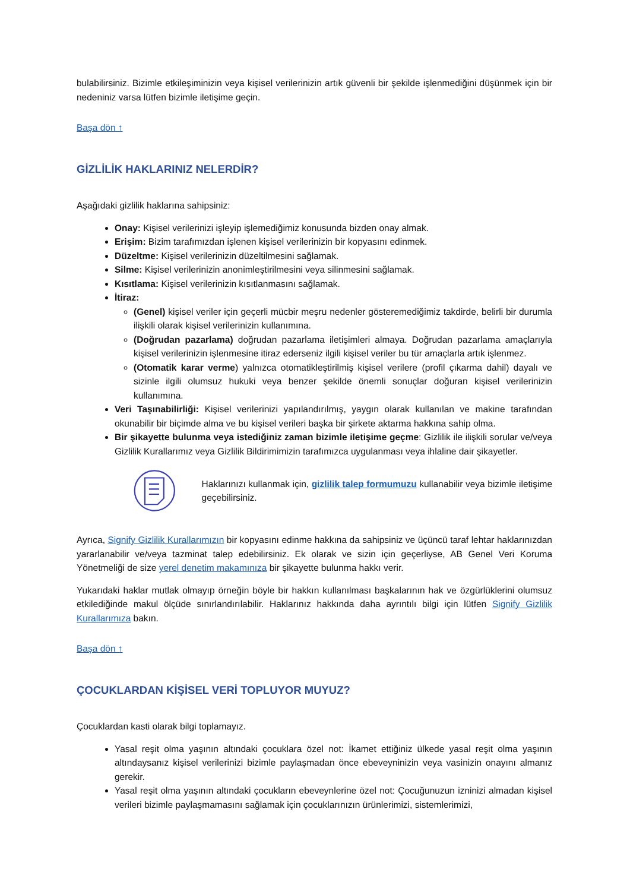bulabilirsiniz. Bizimle etkileşiminizin veya kişisel verilerinizin artık güvenli bir şekilde işlenmediğini düşünmek için bir nedeniniz varsa lütfen bizimle iletişime geçin.
Başa dön ↑
GİZLİLİK HAKLARINIZ NELERDİR?
Aşağıdaki gizlilik haklarına sahipsiniz:
Onay: Kişisel verilerinizi işleyip işlemediğimiz konusunda bizden onay almak.
Erişim: Bizim tarafımızdan işlenen kişisel verilerinizin bir kopyasını edinmek.
Düzeltme: Kişisel verilerinizin düzeltilmesini sağlamak.
Silme: Kişisel verilerinizin anonimleştirilmesini veya silinmesini sağlamak.
Kısıtlama: Kişisel verilerinizin kısıtlanmasını sağlamak.
İtiraz:
(Genel) kişisel veriler için geçerli mücbir meşru nedenler gösteremediğimiz takdirde, belirli bir durumla ilişkili olarak kişisel verilerinizin kullanımına.
(Doğrudan pazarlama) doğrudan pazarlama iletişimleri almaya. Doğrudan pazarlama amaçlarıyla kişisel verilerinizin işlenmesine itiraz ederseniz ilgili kişisel veriler bu tür amaçlarla artık işlenmez.
(Otomatik karar verme) yalnızca otomatikleştirilmiş kişisel verilere (profil çıkarma dahil) dayalı ve sizinle ilgili olumsuz hukuki veya benzer şekilde önemli sonuçlar doğuran kişisel verilerinizin kullanımına.
Veri Taşınabilirliği: Kişisel verilerinizi yapılandırılmış, yaygın olarak kullanılan ve makine tarafından okunabilir bir biçimde alma ve bu kişisel verileri başka bir şirkete aktarma hakkına sahip olma.
Bir şikayette bulunma veya istediğiniz zaman bizimle iletişime geçme: Gizlilik ile ilişkili sorular ve/veya Gizlilik Kurallarımız veya Gizlilik Bildirimimizin tarafımızca uygulanması veya ihlaline dair şikayetler.
Haklarınızı kullanmak için, gizlilik talep formumuzu kullanabilir veya bizimle iletişime geçebilirsiniz.
Ayrıca, Signify Gizlilik Kurallarımızın bir kopyasını edinme hakkına da sahipsiniz ve üçüncü taraf lehtar haklarınızdan yararlanabilir ve/veya tazminat talep edebilirsiniz. Ek olarak ve sizin için geçerliyse, AB Genel Veri Koruma Yönetmeliği de size yerel denetim makamınıza bir şikayette bulunma hakkı verir.
Yukarıdaki haklar mutlak olmayıp örneğin böyle bir hakkın kullanılması başkalarının hak ve özgürlüklerini olumsuz etkilediğinde makul ölçüde sınırlandırılabilir. Haklarınız hakkında daha ayrıntılı bilgi için lütfen Signify Gizlilik Kurallarımıza bakın.
Başa dön ↑
ÇOCUKLARDAN KİŞİSEL VERİ TOPLUYOR MUYUZ?
Çocuklardan kasti olarak bilgi toplamayız.
Yasal reşit olma yaşının altındaki çocuklara özel not: İkamet ettiğiniz ülkede yasal reşit olma yaşının altındaysanız kişisel verilerinizi bizimle paylaşmadan önce ebeveyninizin veya vasinizin onayını almanız gerekir.
Yasal reşit olma yaşının altındaki çocukların ebeveynlerine özel not: Çocuğunuzun izninizi almadan kişisel verileri bizimle paylaşmamasını sağlamak için çocuklarınızın ürünlerimizi, sistemlerimizi,